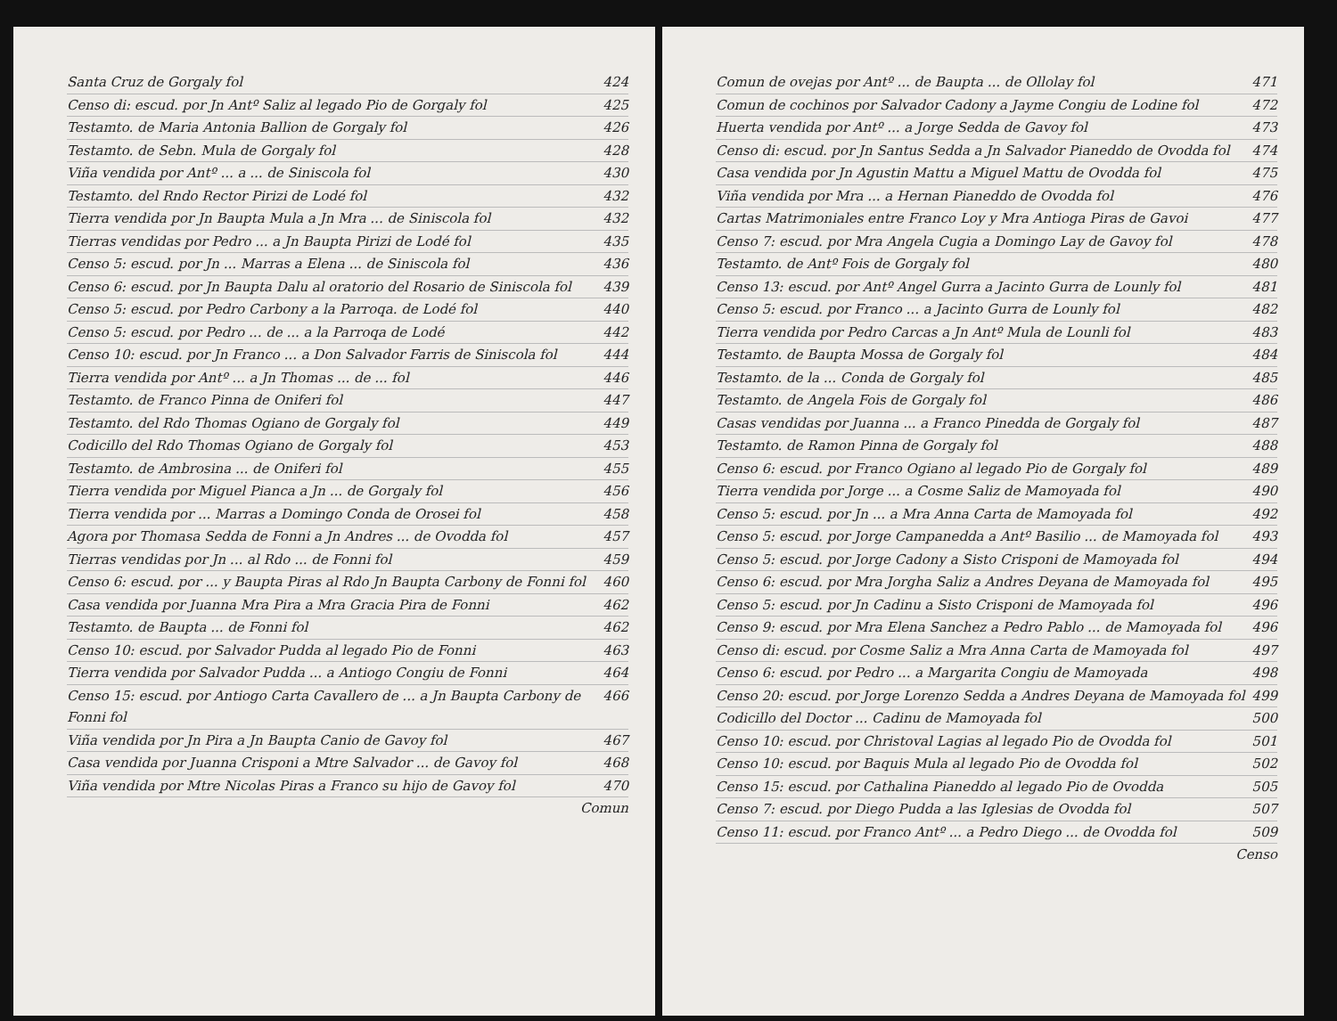Santa Cruz de Gorgaly fol 424
Censo di: escud. por Jn Antº Saliz al legado Pio de Gorgaly fol 425
Testamto. de Maria Antonia Ballion de Gorgaly fol 426
Testamto. de Sebn. Mula de Gorgaly fol 428
Viña vendida por Antº ... a ... de Siniscola fol 430
Testamto. del Rndo Rector Pirizi de Lodé fol 432
Tierra vendida por Jn Baupta Mula a Jn Mra ... de Siniscola fol 432
Tierras vendidas por Pedro ... a Jn Baupta Pirizi de Lodé fol 435
Censo 5: escud. por Jn ... Marras a Elena ... de Siniscola fol 436
Censo 6: escud. por Jn Baupta Dalu al oratorio del Rosario de Siniscola fol 439
Censo 5: escud. por Pedro Carbony a la Parroqa. de Lodé fol 440
Censo 5: escud. por Pedro ... de ... a la Parroqa de Lodé 442
Censo 10: escud. por Jn Franco ... a Don Salvador Farris de Siniscola fol 444
Tierra vendida por Antº ... a Jn Thomas ... de ... fol 446
Testamto. de Franco Pinna de Oniferi fol 447
Testamto. del Rdo Thomas Ogiano de Gorgaly fol 449
Codicillo del Rdo Thomas Ogiano de Gorgaly fol 453
Testamto. de Ambrosina ... de Oniferi fol 455
Tierra vendida por Miguel Pianca a Jn ... de Gorgaly fol 456
Tierra vendida por ... Marras a Domingo Conda de Orosei fol 458
Agora por Thomasa Sedda de Fonni a Jn Andres ... de Ovodda fol 457
Tierras vendidas por Jn ... al Rdo ... de Fonni fol 459
Censo 6: escud. por ... y Baupta Piras al Rdo Jn Baupta Carbony de Fonni fol 460
Casa vendida por Juanna Mra Pira a Mra Gracia Pira de Fonni 462
Testamto. de Baupta ... de Fonni fol 462
Censo 10: escud. por Salvador Pudda al legado Pio de Fonni 463
Tierra vendida por Salvador Pudda ... a Antiogo Congiu de Fonni 464
Censo 15: escud. por Antiogo Carta Cavallero de ... a Jn Baupta Carbony de Fonni fol 466
Viña vendida por Jn Pira a Jn Baupta Canio de Gavoy fol 467
Casa vendida por Juanna Crisponi a Mtre Salvador ... de Gavoy fol 468
Viña vendida por Mtre Nicolas Piras a Franco su hijo de Gavoy fol 470
Comun
Comun de ovejas por Antº ... de Baupta ... de Ollolay fol 471
Comun de cochinos por Salvador Cadony a Jayme Congiu de Lodine fol 472
Huerta vendida por Antº ... a Jorge Sedda de Gavoy fol 473
Censo di: escud. por Jn Santus Sedda a Jn Salvador Pianeddo de Ovodda fol 474
Casa vendida por Jn Agustin Mattu a Miguel Mattu de Ovodda fol 475
Viña vendida por Mra ... a Hernan Pianeddo de Ovodda fol 476
Cartas Matrimoniales entre Franco Loy y Mra Antioga Piras de Gavoi 477
Censo 7: escud. por Mra Angela Cugia a Domingo Lay de Gavoy fol 478
Testamto. de Antº Fois de Gorgaly fol 480
Censo 13: escud. por Antº Angel Gurra a Jacinto Gurra de Lounly fol 481
Censo 5: escud. por Franco ... a Jacinto Gurra de Lounly fol 482
Tierra vendida por Pedro Carcas a Jn Antº Mula de Lounli fol 483
Testamto. de Baupta Mossa de Gorgaly fol 484
Testamto. de la ... Conda de Gorgaly fol 485
Testamto. de Angela Fois de Gorgaly fol 486
Casas vendidas por Juanna ... a Franco Pinedda de Gorgaly fol 487
Testamto. de Ramon Pinna de Gorgaly fol 488
Censo 6: escud. por Franco Ogiano al legado Pio de Gorgaly fol 489
Tierra vendida por Jorge ... a Cosme Saliz de Mamoyada fol 490
Censo 5: escud. por Jn ... a Mra Anna Carta de Mamoyada fol 492
Censo 5: escud. por Jorge Campanedda a Antº Basilio ... de Mamoyada fol 493
Censo 5: escud. por Jorge Cadony a Sisto Crisponi de Mamoyada fol 494
Censo 6: escud. por Mra Jorgha Saliz a Andres Deyana de Mamoyada fol 495
Censo 5: escud. por Jn Cadinu a Sisto Crisponi de Mamoyada fol 496
Censo 9: escud. por Mra Elena Sanchez a Pedro Pablo ... de Mamoyada fol 496
Censo di: escud. por Cosme Saliz a Mra Anna Carta de Mamoyada fol 497
Censo 6: escud. por Pedro ... a Margarita Congiu de Mamoyada 498
Censo 20: escud. por Jorge Lorenzo Sedda a Andres Deyana de Mamoyada fol 499
Codicillo del Doctor ... Cadinu de Mamoyada fol 500
Censo 10: escud. por Christoval Lagias al legado Pio de Ovodda fol 501
Censo 10: escud. por Baquis Mula al legado Pio de Ovodda fol 502
Censo 15: escud. por Cathalina Pianeddo al legado Pio de Ovodda 505
Censo 7: escud. por Diego Pudda a las Iglesias de Ovodda fol 507
Censo 11: escud. por Franco Antº ... a Pedro Diego ... de Ovodda fol 509
Censo